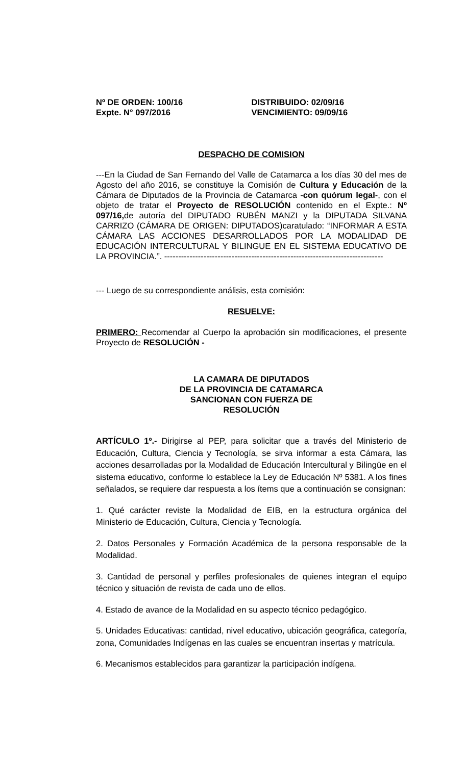Nº DE ORDEN: 100/16
Expte. N° 097/2016
DISTRIBUIDO: 02/09/16
VENCIMIENTO: 09/09/16
DESPACHO DE COMISION
---En la Ciudad de San Fernando del Valle de Catamarca a los días 30 del mes de Agosto del año 2016, se constituye la Comisión de Cultura y Educación de la Cámara de Diputados de la Provincia de Catamarca -con quórum legal-, con el objeto de tratar el Proyecto de RESOLUCIÓN contenido en el Expte.: Nº 097/16, de autoría del DIPUTADO RUBÉN MANZI y la DIPUTADA SILVANA CARRIZO (CÁMARA DE ORIGEN: DIPUTADOS)caratulado: “INFORMAR A ESTA CÁMARA LAS ACCIONES DESARROLLADOS POR LA MODALIDAD DE EDUCACIÓN INTERCULTURAL Y BILINGUE EN EL SISTEMA EDUCATIVO DE LA PROVINCIA.”. ------------------------------------------------------------------------------
--- Luego de su correspondiente análisis, esta comisión:
RESUELVE:
PRIMERO: Recomendar al Cuerpo la aprobación sin modificaciones, el presente Proyecto de RESOLUCIÓN -
LA CAMARA DE DIPUTADOS
DE LA PROVINCIA DE CATAMARCA
SANCIONAN CON FUERZA DE
RESOLUCIÓN
ARTÍCULO 1º.- Dirigirse al PEP, para solicitar que a través del Ministerio de Educación, Cultura, Ciencia y Tecnología, se sirva informar a esta Cámara, las acciones desarrolladas por la Modalidad de Educación Intercultural y Bilingüe en el sistema educativo, conforme lo establece la Ley de Educación Nº 5381. A los fines señalados, se requiere dar respuesta a los ítems que a continuación se consignan:
1. Qué carácter reviste la Modalidad de EIB, en la estructura orgánica del Ministerio de Educación, Cultura, Ciencia y Tecnología.
2. Datos Personales y Formación Académica de la persona responsable de la Modalidad.
3. Cantidad de personal y perfiles profesionales de quienes integran el equipo técnico y situación de revista de cada uno de ellos.
4. Estado de avance de la Modalidad en su aspecto técnico pedagógico.
5. Unidades Educativas: cantidad, nivel educativo, ubicación geográfica, categoría, zona, Comunidades Indígenas en las cuales se encuentran insertas y matrícula.
6. Mecanismos establecidos para garantizar la participación indígena.